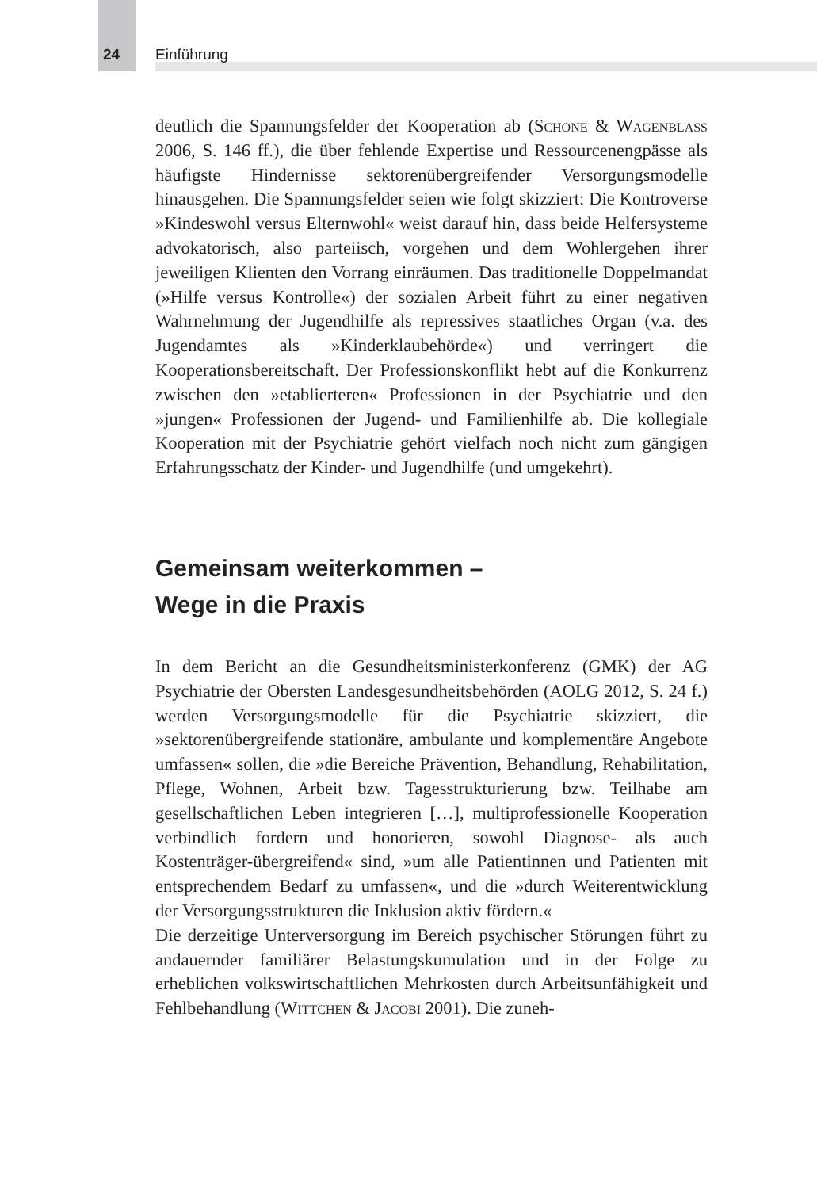24 Einführung
deutlich die Spannungsfelder der Kooperation ab (Schone & Wagenblass 2006, S. 146 ff.), die über fehlende Expertise und Ressourcenengpässe als häufigste Hindernisse sektorenübergreifender Versorgungsmodelle hinausgehen. Die Spannungsfelder seien wie folgt skizziert: Die Kontroverse »Kindeswohl versus Elternwohl« weist darauf hin, dass beide Helfersysteme advokatorisch, also parteiisch, vorgehen und dem Wohlergehen ihrer jeweiligen Klienten den Vorrang einräumen. Das traditionelle Doppelmandat (»Hilfe versus Kontrolle«) der sozialen Arbeit führt zu einer negativen Wahrnehmung der Jugendhilfe als repressives staatliches Organ (v.a. des Jugendamtes als »Kinderklaubehörde«) und verringert die Kooperationsbereitschaft. Der Professionskonflikt hebt auf die Konkurrenz zwischen den »etablierteren« Professionen in der Psychiatrie und den »jungen« Professionen der Jugend- und Familienhilfe ab. Die kollegiale Kooperation mit der Psychiatrie gehört vielfach noch nicht zum gängigen Erfahrungsschatz der Kinder- und Jugendhilfe (und umgekehrt).
Gemeinsam weiterkommen –
Wege in die Praxis
In dem Bericht an die Gesundheitsministerkonferenz (GMK) der AG Psychiatrie der Obersten Landesgesundheitsbehörden (AOLG 2012, S. 24 f.) werden Versorgungsmodelle für die Psychiatrie skizziert, die »sektorenübergreifende stationäre, ambulante und komplementäre Angebote umfassen« sollen, die »die Bereiche Prävention, Behandlung, Rehabilitation, Pflege, Wohnen, Arbeit bzw. Tagesstrukturierung bzw. Teilhabe am gesellschaftlichen Leben integrieren […], multiprofessionelle Kooperation verbindlich fordern und honorieren, sowohl Diagnose- als auch Kostenträger-übergreifend« sind, »um alle Patientinnen und Patienten mit entsprechendem Bedarf zu umfassen«, und die »durch Weiterentwicklung der Versorgungsstrukturen die Inklusion aktiv fördern.«
Die derzeitige Unterversorgung im Bereich psychischer Störungen führt zu andauernder familiärer Belastungskumulation und in der Folge zu erheblichen volkswirtschaftlichen Mehrkosten durch Arbeitsunfähigkeit und Fehlbehandlung (Wittchen & Jacobi 2001). Die zuneh-